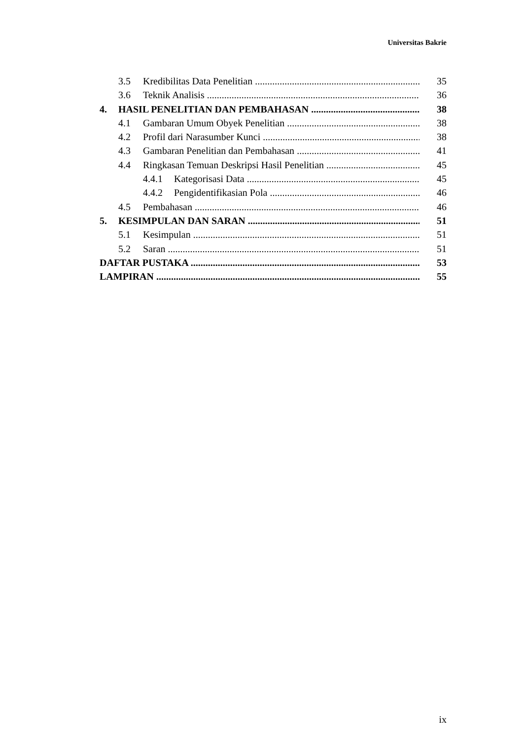Universitas Bakrie
3.5 Kredibilitas Data Penelitian 35
3.6 Teknik Analisis 36
4. HASIL PENELITIAN DAN PEMBAHASAN 38
4.1 Gambaran Umum Obyek Penelitian 38
4.2 Profil dari Narasumber Kunci 38
4.3 Gambaran Penelitian dan Pembahasan 41
4.4 Ringkasan Temuan Deskripsi Hasil Penelitian 45
4.4.1 Kategorisasi Data 45
4.4.2 Pengidentifikasian Pola 46
4.5 Pembahasan 46
5. KESIMPULAN DAN SARAN 51
5.1 Kesimpulan 51
5.2 Saran 51
DAFTAR PUSTAKA 53
LAMPIRAN 55
ix